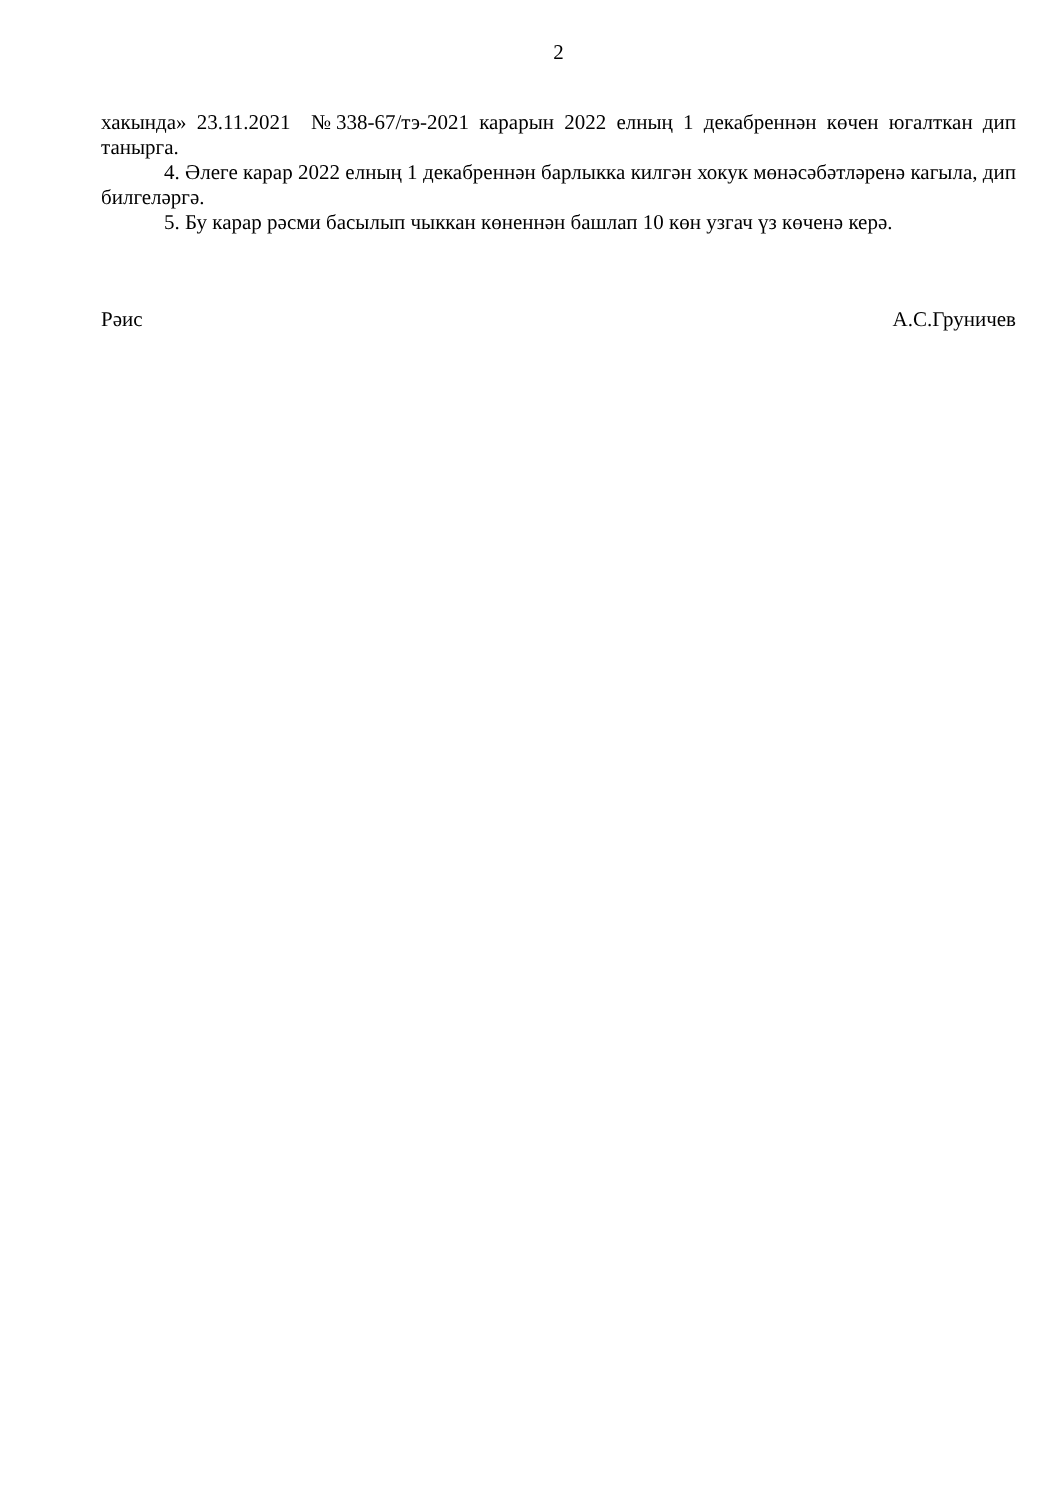2
хакында» 23.11.2021 №338-67/тэ-2021 карарын 2022 елның 1 декабреннән көчен югалткан дип танырга.
4. Әлеге карар 2022 елның 1 декабреннән барлыкка килгән хокук мөнәсәбәтләренә кагыла, дип билгеләргә.
5. Бу карар рәсми басылып чыккан көненнән башлап 10 көн узгач үз көченә керә.
Рәис А.С.Груничев